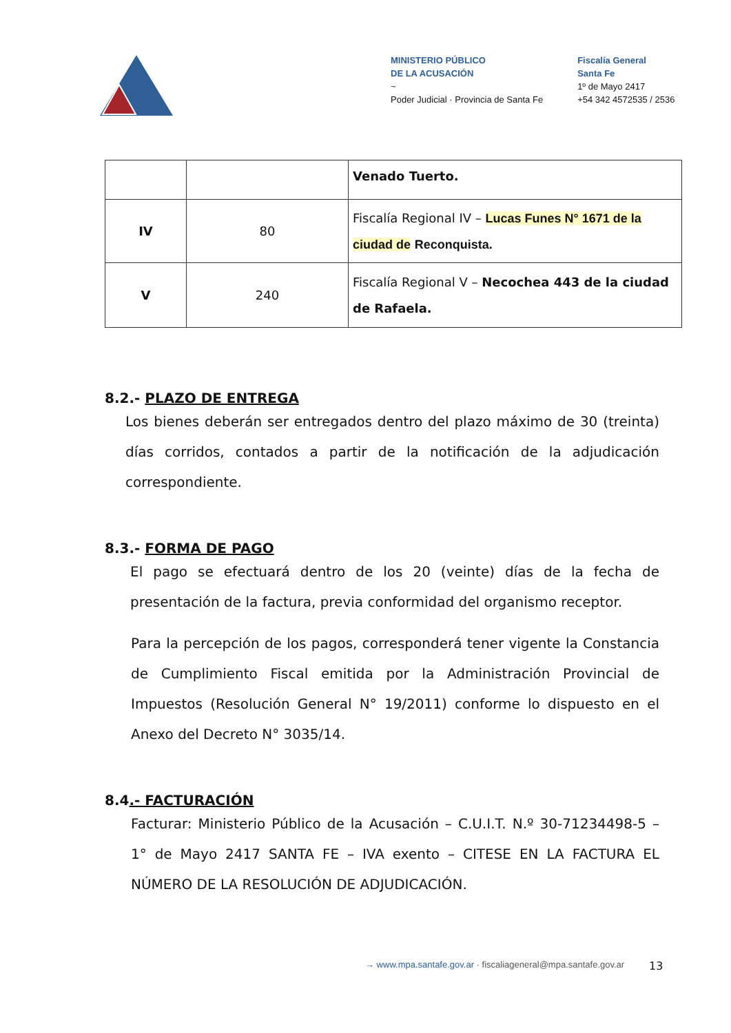MINISTERIO PÚBLICO
DE LA ACUSACIÓN
~
Poder Judicial · Provincia de Santa Fe
Fiscalía General
Santa Fe
1º de Mayo 2417
+54 342 4572535 / 2536
| | | Venado Tuerto. |
| IV | 80 | Fiscalía Regional IV – Lucas Funes N° 1671 de la ciudad de Reconquista. |
| V | 240 | Fiscalía Regional V – Necochea 443 de la ciudad de Rafaela. |
8.2.- PLAZO DE ENTREGA
Los bienes deberán ser entregados dentro del plazo máximo de 30 (treinta) días corridos, contados a partir de la notificación de la adjudicación correspondiente.
8.3.- FORMA DE PAGO
El pago se efectuará dentro de los 20 (veinte) días de la fecha de presentación de la factura, previa conformidad del organismo receptor.
Para la percepción de los pagos, corresponderá tener vigente la Constancia de Cumplimiento Fiscal emitida por la Administración Provincial de Impuestos (Resolución General N° 19/2011) conforme lo dispuesto en el Anexo del Decreto N° 3035/14.
8.4.- FACTURACIÓN
Facturar: Ministerio Público de la Acusación – C.U.I.T. N.º 30-71234498-5 – 1° de Mayo 2417 SANTA FE – IVA exento – CITESE EN LA FACTURA EL NÚMERO DE LA RESOLUCIÓN DE ADJUDICACIÓN.
→ www.mpa.santafe.gov.ar · fiscaliageneral@mpa.santafe.gov.ar
13